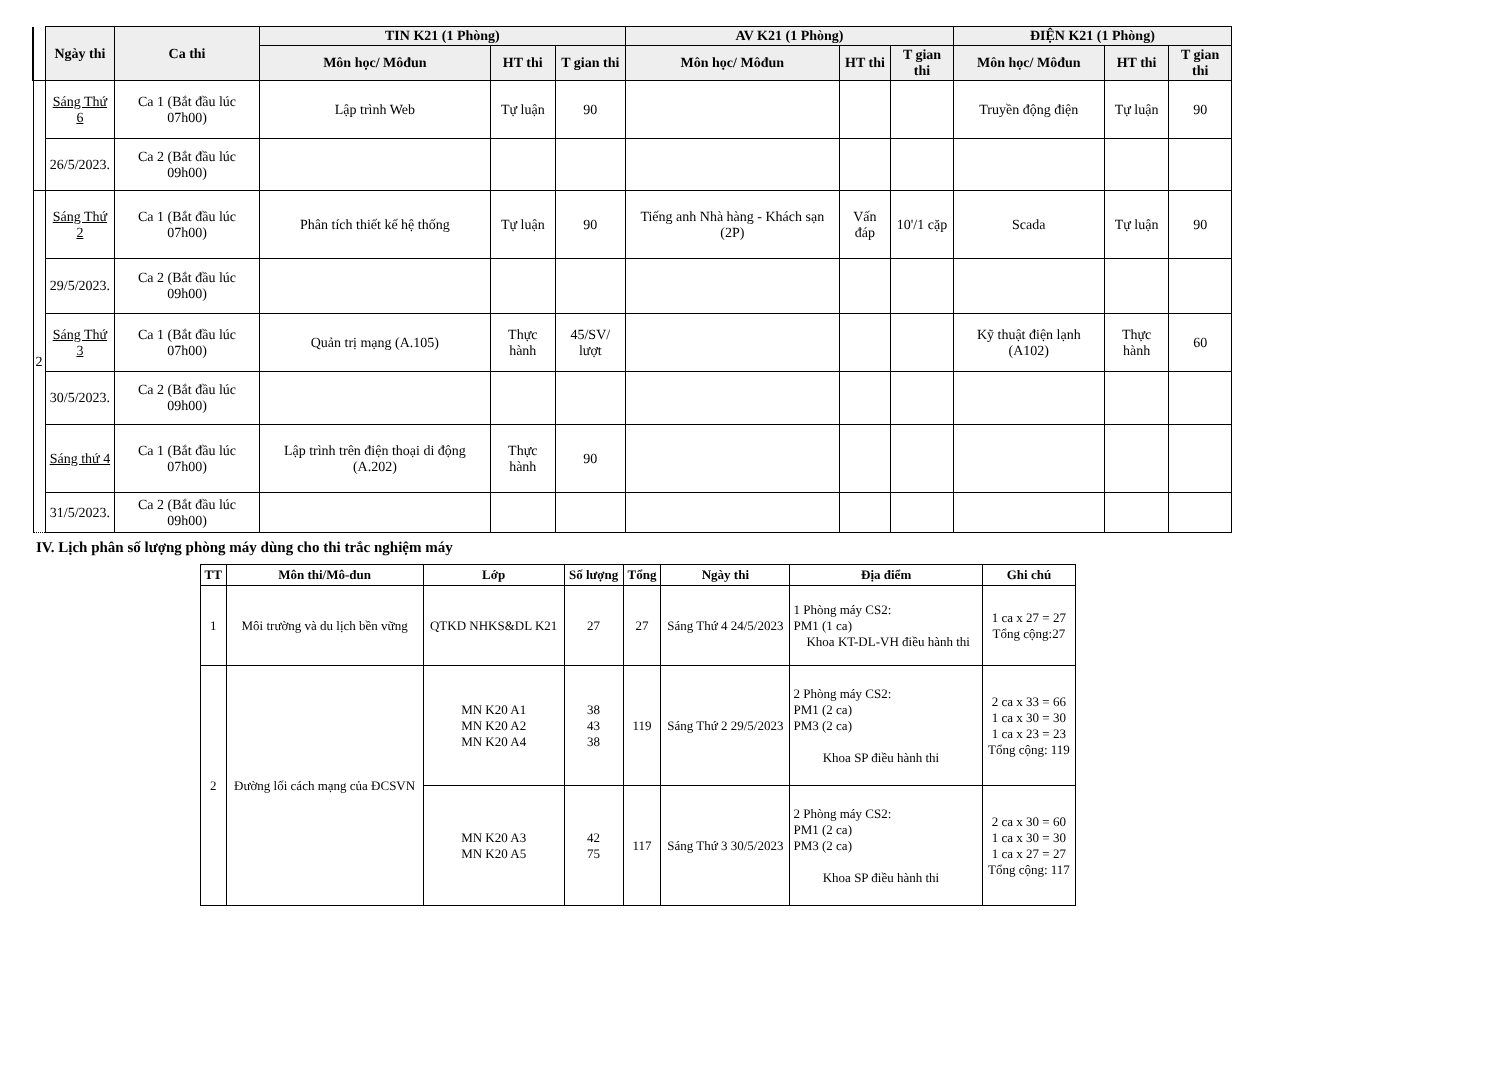| | Ngày thi | Ca thi | TIN K21 (1 Phòng) | | | AV K21 (1 Phòng) | | | ĐIỆN K21 (1 Phòng) | | |
| --- | --- | --- | --- | --- | --- | --- | --- | --- | --- | --- | --- |
| | | | Môn học/ Môđun | HT thi | T gian thi | Môn học/ Môđun | HT thi | T gian thi | Môn học/ Môđun | HT thi | T gian thi |
| | Sáng Thứ 6 | Ca 1 (Bắt đầu lúc 07h00) | Lập trình Web | Tự luận | 90 | | | | Truyền động điện | Tự luận | 90 |
| | 26/5/2023. | Ca 2 (Bắt đầu lúc 09h00) | | | | | | | | | |
| 2 | Sáng Thứ 2 | Ca 1 (Bắt đầu lúc 07h00) | Phân tích thiết kế hệ thống | Tự luận | 90 | Tiếng anh Nhà hàng - Khách sạn (2P) | Vấn đáp | 10'/1 cặp | Scada | Tự luận | 90 |
| | 29/5/2023. | Ca 2 (Bắt đầu lúc 09h00) | | | | | | | | | |
| | Sáng Thứ 3 | Ca 1 (Bắt đầu lúc 07h00) | Quản trị mạng (A.105) | Thực hành | 45/SV/ lượt | | | | Kỹ thuật điện lạnh (A102) | Thực hành | 60 |
| | 30/5/2023. | Ca 2 (Bắt đầu lúc 09h00) | | | | | | | | | |
| | Sáng thứ 4 | Ca 1 (Bắt đầu lúc 07h00) | Lập trình trên điện thoại di động (A.202) | Thực hành | 90 | | | | | | |
| | 31/5/2023. | Ca 2 (Bắt đầu lúc 09h00) | | | | | | | | | |
IV. Lịch phân số lượng phòng máy dùng cho thi trắc nghiệm máy
| TT | Môn thi/Mô-đun | Lớp | Số lượng | Tổng | Ngày thi | Địa điểm | Ghi chú |
| --- | --- | --- | --- | --- | --- | --- | --- |
| 1 | Môi trường và du lịch bền vững | QTKD NHKS&DL K21 | 27 | 27 | Sáng Thứ 4 24/5/2023 | 1 Phòng máy CS2: PM1 (1 ca) Khoa KT-DL-VH điều hành thi | 1 ca x 27 = 27 Tổng cộng:27 |
| 2 | Đường lối cách mạng của ĐCSVN | MN K20 A1 MN K20 A2 MN K20 A4 | 38 43 38 | 119 | Sáng Thứ 2 29/5/2023 | 2 Phòng máy CS2: PM1 (2 ca) PM3 (2 ca) Khoa SP điều hành thi | 2 ca x 33 = 66 1 ca x 30 = 30 1 ca x 23 = 23 Tổng cộng: 119 |
| | | MN K20 A3 MN K20 A5 | 42 75 | 117 | Sáng Thứ 3 30/5/2023 | 2 Phòng máy CS2: PM1 (2 ca) PM3 (2 ca) Khoa SP điều hành thi | 2 ca x 30 = 60 1 ca x 30 = 30 1 ca x 27 = 27 Tổng cộng: 117 |